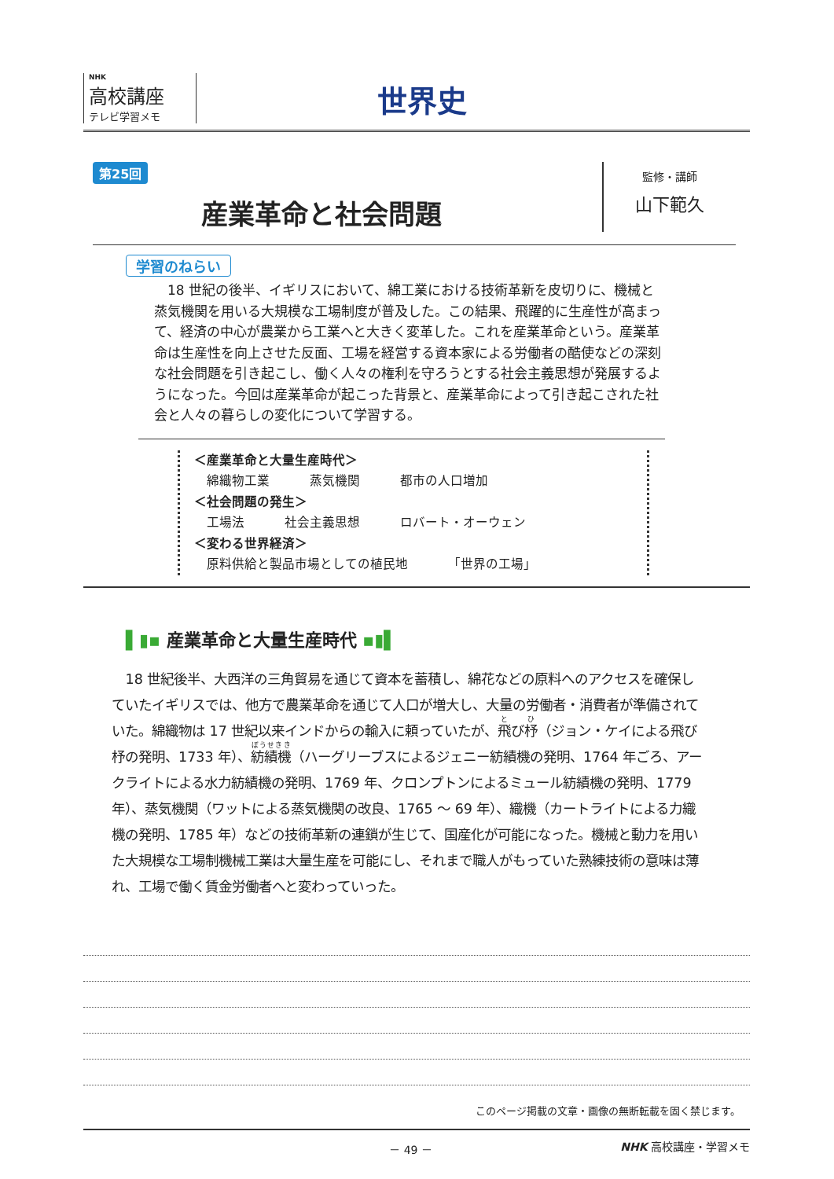NHK
高校講座
テレビ学習メモ
世界史
第25回
産業革命と社会問題
監修・講師
山下範久
学習のねらい
　18 世紀の後半、イギリスにおいて、綿工業における技術革新を皮切りに、機械と蒸気機関を用いる大規模な工場制度が普及した。この結果、飛躍的に生産性が高まって、経済の中心が農業から工業へと大きく変革した。これを産業革命という。産業革命は生産性を向上させた反面、工場を経営する資本家による労働者の酷使などの深刻な社会問題を引き起こし、働く人々の権利を守ろうとする社会主義思想が発展するようになった。今回は産業革命が起こった背景と、産業革命によって引き起こされた社会と人々の暮らしの変化について学習する。
＜産業革命と大量生産時代＞
綿織物工業 蒸気機関 都市の人口増加
＜社会問題の発生＞
工場法 社会主義思想 ロバート・オーウェン
＜変わる世界経済＞
原料供給と製品市場としての植民地 「世界の工場」
▌▮▪ 産業革命と大量生産時代 ▪▮▌
18 世紀後半、大西洋の三角貿易を通じて資本を蓄積し、綿花などの原料へのアクセスを確保していたイギリスでは、他方で農業革命を通じて人口が増大し、大量の労働者・消費者が準備されていた。綿織物は 17 世紀以来インドからの輸入に頼っていたが、飛び杼（ジョン・ケイによる飛び杼の発明、1733 年）、紡績機（ハーグリーブスによるジェニー紡績機の発明、1764 年ごろ、アークライトによる水力紡績機の発明、1769 年、クロンプトンによるミュール紡績機の発明、1779 年）、蒸気機関（ワットによる蒸気機関の改良、1765 ～ 69 年）、織機（カートライトによる力織機の発明、1785 年）などの技術革新の連鎖が生じて、国産化が可能になった。機械と動力を用いた大規模な工場制機械工業は大量生産を可能にし、それまで職人がもっていた熟練技術の意味は薄れ、工場で働く賃金労働者へと変わっていった。
このページ掲載の文章・画像の無断転載を固く禁じます。
－ 49 － NHK 高校講座・学習メモ